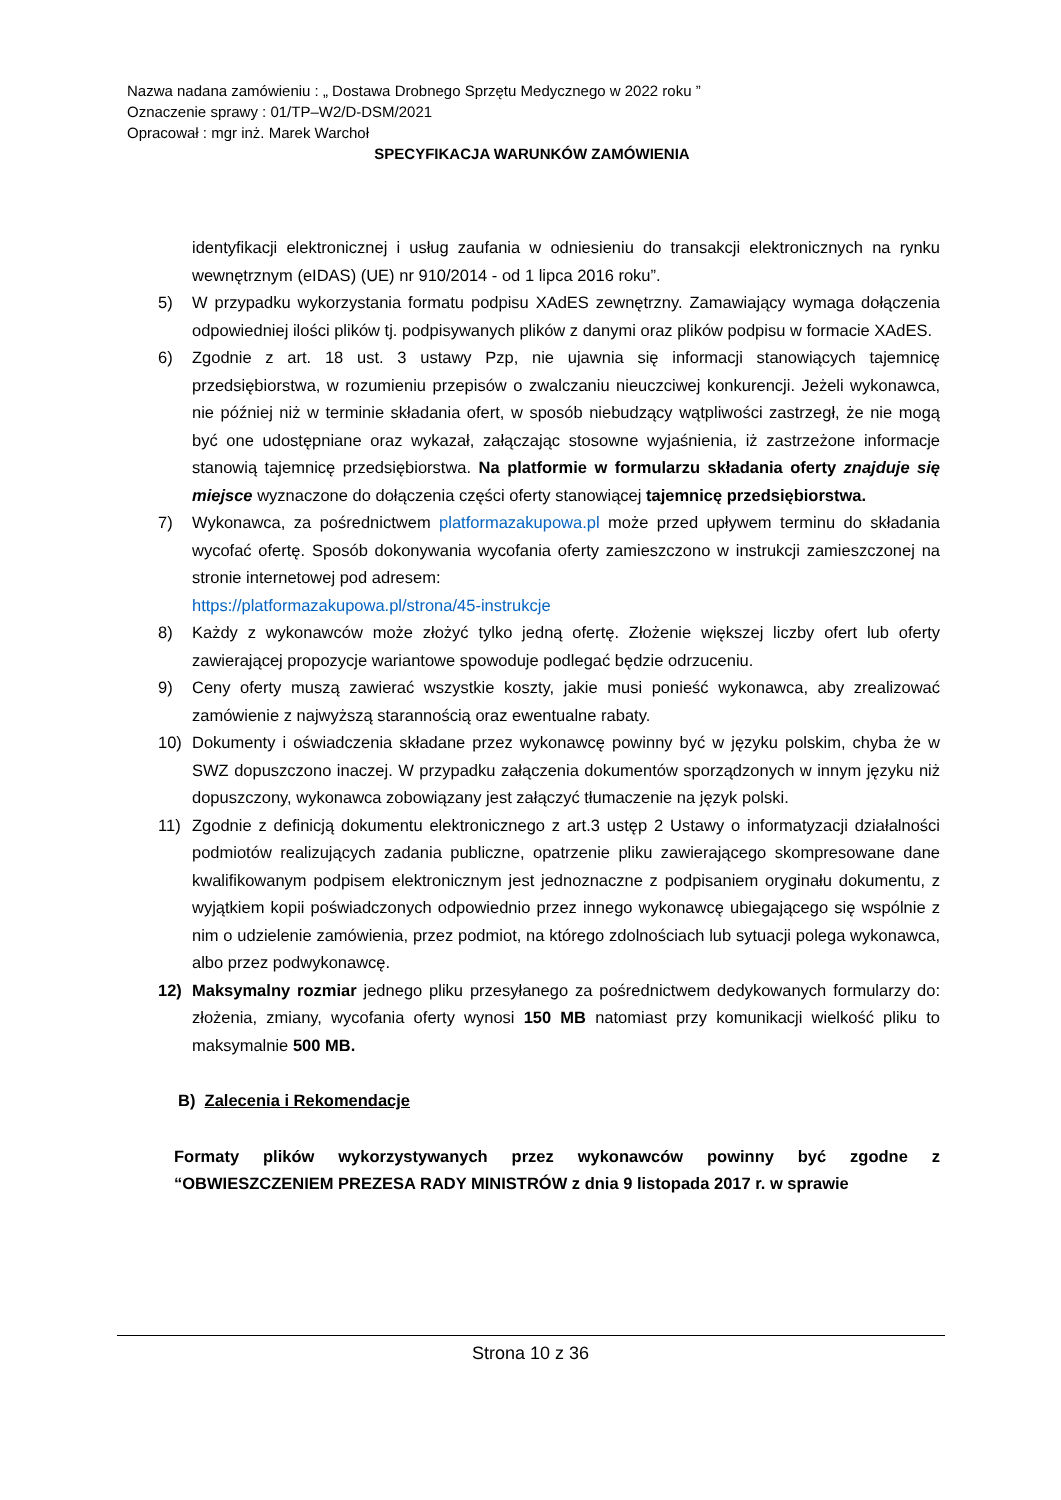Nazwa nadana zamówieniu : „ Dostawa Drobnego Sprzętu Medycznego w 2022 roku ”
Oznaczenie sprawy : 01/TP–W2/D-DSM/2021
Opracował : mgr inż. Marek Warchoł
SPECYFIKACJA WARUNKÓW ZAMÓWIENIA
identyfikacji elektronicznej i usług zaufania w odniesieniu do transakcji elektronicznych na rynku wewnętrznym (eIDAS) (UE) nr 910/2014 - od 1 lipca 2016 roku”.
5) W przypadku wykorzystania formatu podpisu XAdES zewnętrzny. Zamawiający wymaga dołączenia odpowiedniej ilości plików tj. podpisywanych plików z danymi oraz plików podpisu w formacie XAdES.
6) Zgodnie z art. 18 ust. 3 ustawy Pzp, nie ujawnia się informacji stanowiących tajemnicę przedsiębiorstwa, w rozumieniu przepisów o zwalczaniu nieuczciwej konkurencji. Jeżeli wykonawca, nie później niż w terminie składania ofert, w sposób niebudzący wątpliwości zastrzegł, że nie mogą być one udostępniane oraz wykazał, załączając stosowne wyjaśnienia, iż zastrzeżone informacje stanowią tajemnicę przedsiębiorstwa. Na platformie w formularzu składania oferty znajduje się miejsce wyznaczone do dołączenia części oferty stanowiącej tajemnicę przedsiębiorstwa.
7) Wykonawca, za pośrednictwem platformazakupowa.pl może przed upływem terminu do składania wycofać ofertę. Sposób dokonywania wycofania oferty zamieszczono w instrukcji zamieszczonej na stronie internetowej pod adresem:
https://platformazakupowa.pl/strona/45-instrukcje
8) Każdy z wykonawców może złożyć tylko jedną ofertę. Złożenie większej liczby ofert lub oferty zawierającej propozycje wariantowe spowoduje podlegać będzie odrzuceniu.
9) Ceny oferty muszą zawierać wszystkie koszty, jakie musi ponieść wykonawca, aby zrealizować zamówienie z najwyższą starannością oraz ewentualne rabaty.
10) Dokumenty i oświadczenia składane przez wykonawcę powinny być w języku polskim, chyba że w SWZ dopuszczono inaczej. W przypadku załączenia dokumentów sporządzonych w innym języku niż dopuszczony, wykonawca zobowiązany jest załączyć tłumaczenie na język polski.
11) Zgodnie z definicją dokumentu elektronicznego z art.3 ustęp 2 Ustawy o informatyzacji działalności podmiotów realizujących zadania publiczne, opatrzenie pliku zawierającego skompresowane dane kwalifikowanym podpisem elektronicznym jest jednoznaczne z podpisaniem oryginału dokumentu, z wyjątkiem kopii poświadczonych odpowiednio przez innego wykonawcę ubiegającego się wspólnie z nim o udzielenie zamówienia, przez podmiot, na którego zdolnościach lub sytuacji polega wykonawca, albo przez podwykonawcę.
12) Maksymalny rozmiar jednego pliku przesyłanego za pośrednictwem dedykowanych formularzy do: złożenia, zmiany, wycofania oferty wynosi 150 MB natomiast przy komunikacji wielkość pliku to maksymalnie 500 MB.
B) Zalecenia i Rekomendacje
Formaty plików wykorzystywanych przez wykonawców powinny być zgodne z “OBWIESZCZENIEM PREZESA RADY MINISTRÓW z dnia 9 listopada 2017 r. w sprawie
Strona 10 z 36